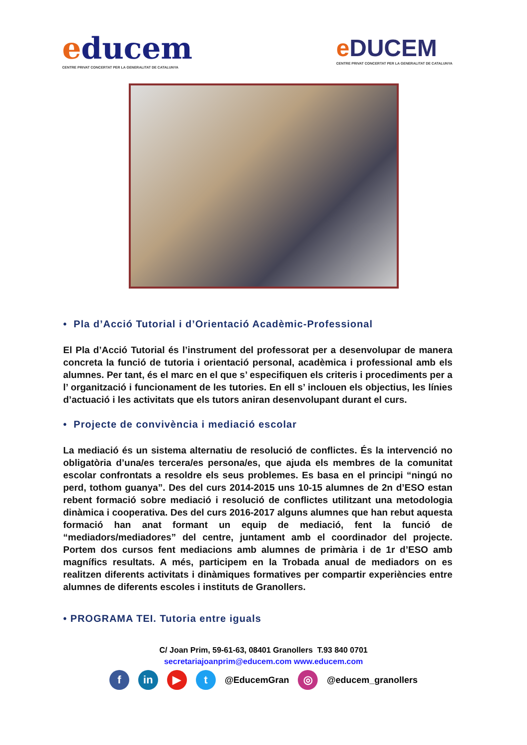educem
CENTRE PRIVAT CONCERTAT PER LA GENERALITAT DE CATALUNYA
e DUCEM
CENTRE PRIVAT CONCERTAT PER LA GENERALITAT DE CATALUNYA
• Pla d’Acció Tutorial i d’Orientació Acadèmic-Professional
El Pla d’Acció Tutorial és l’instrument del professorat per a desenvolupar de manera concreta la funció de tutoria i orientació personal, acadèmica i professional amb els alumnes. Per tant, és el marc en el que s’ especifiquen els criteris i procediments per a l’ organització i funcionament de les tutories. En ell s’ inclouen els objectius, les línies d’actuació i les activitats que els tutors aniran desenvolupant durant el curs.
• Projecte de convivència i mediació escolar
La mediació és un sistema alternatiu de resolució de conflictes. És la intervenció no obligatòria d’una/es tercera/es persona/es, que ajuda els membres de la comunitat escolar confrontats a resoldre els seus problemes. Es basa en el principi “ningú no perd, tothom guanya”. Des del curs 2014-2015 uns 10-15 alumnes de 2n d’ESO estan rebent formació sobre mediació i resolució de conflictes utilitzant una metodologia dinàmica i cooperativa. Des del curs 2016-2017 alguns alumnes que han rebut aquesta formació han anat formant un equip de mediació, fent la funció de “mediadors/mediadores” del centre, juntament amb el coordinador del projecte. Portem dos cursos fent mediacions amb alumnes de primària i de 1r d’ESO amb magnífics resultats. A més, participem en la Trobada anual de mediadors on es realitzen diferents activitats i dinàmiques formatives per compartir experiències entre alumnes de diferents escoles i instituts de Granollers.
• PROGRAMA TEI. Tutoria entre iguals
C/ Joan Prim, 59-61-63, 08401 Granollers T.93 840 0701
secretariajoanprim@educem.com www.educem.com
f in ▶ t
@EducemGran
◎
@educem_granollers